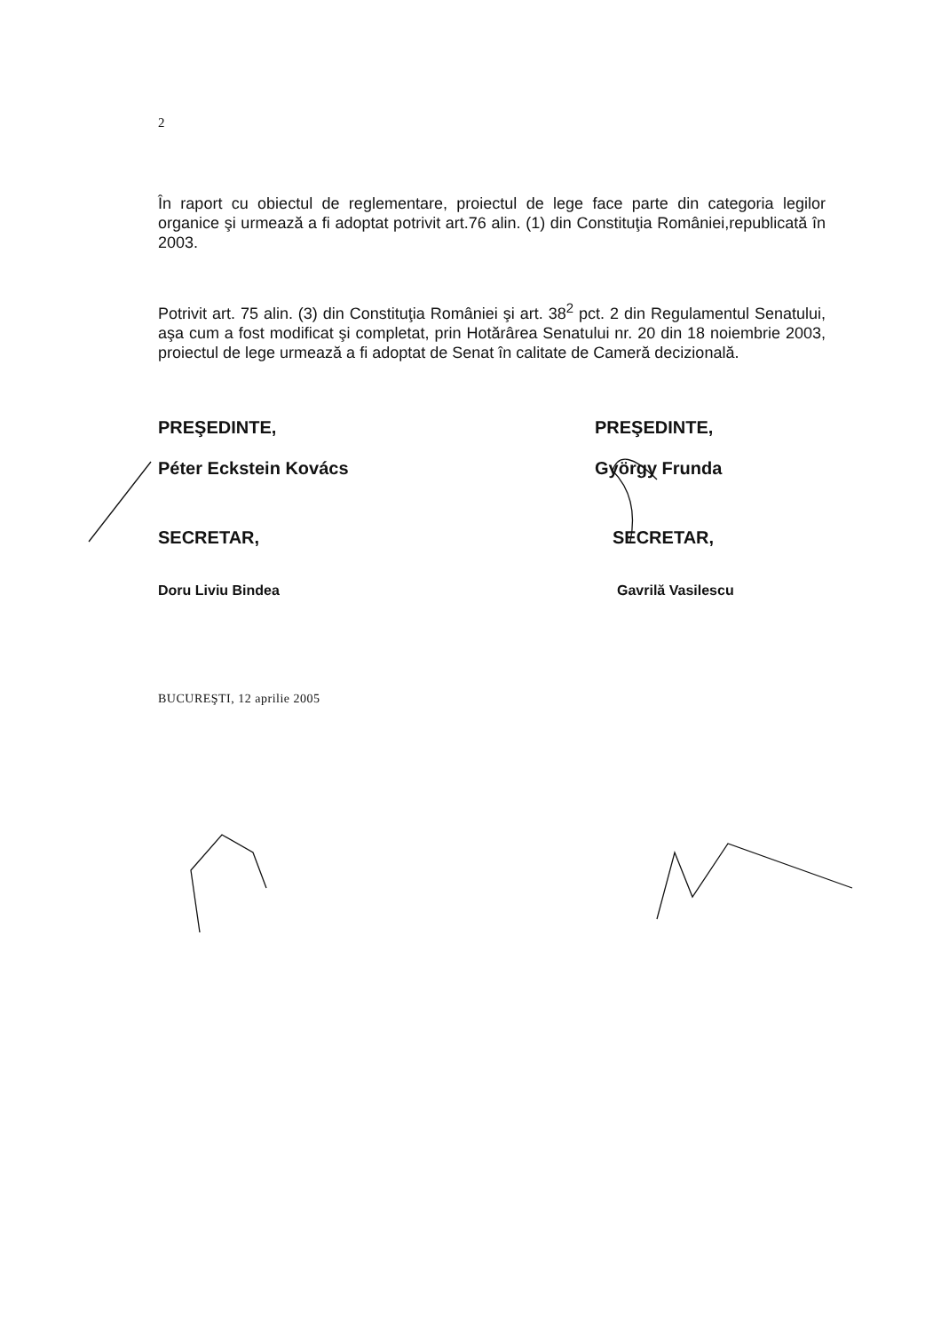2
În raport cu obiectul de reglementare, proiectul de lege face parte din categoria legilor organice şi urmează a fi adoptat potrivit art.76 alin. (1) din Constituţia României,republicată în 2003.
Potrivit art. 75 alin. (3) din Constituţia României şi art. 38<sup>2</sup> pct. 2 din Regulamentul Senatului, aşa cum a fost modificat şi completat, prin Hotărârea Senatului nr. 20 din 18 noiembrie 2003, proiectul de lege urmează a fi adoptat de Senat în calitate de Cameră decizională.
PREŞEDINTE,
Péter Eckstein Kovács
SECRETAR,
Doru Liviu Bindea
BUCUREŞTI, 12 aprilie 2005
PREŞEDINTE,
György Frunda
SECRETAR,
Gavrilă Vasilescu